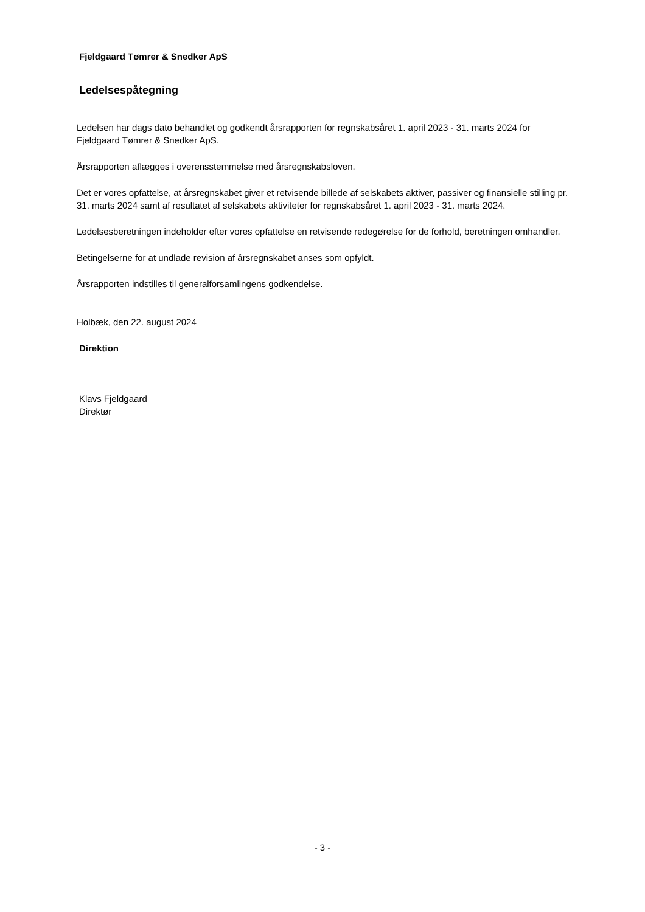Fjeldgaard Tømrer & Snedker ApS
Ledelsespåtegning
Ledelsen har dags dato behandlet og godkendt årsrapporten for regnskabsåret 1. april 2023 - 31. marts 2024 for Fjeldgaard Tømrer & Snedker ApS.
Årsrapporten aflægges i overensstemmelse med årsregnskabsloven.
Det er vores opfattelse, at årsregnskabet giver et retvisende billede af selskabets aktiver, passiver og finansielle stilling pr. 31. marts 2024 samt af resultatet af selskabets aktiviteter for regnskabsåret 1. april 2023 - 31. marts 2024.
Ledelsesberetningen indeholder efter vores opfattelse en retvisende redegørelse for de forhold, beretningen omhandler.
Betingelserne for at undlade revision af årsregnskabet anses som opfyldt.
Årsrapporten indstilles til generalforsamlingens godkendelse.
Holbæk, den 22. august 2024
Direktion
Klavs Fjeldgaard
Direktør
- 3 -